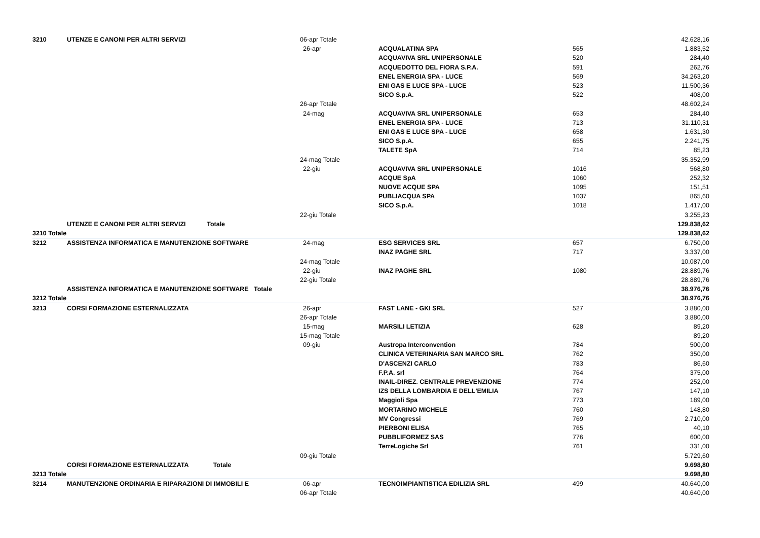| 3210 | UTENZE E CANONI PER ALTRI SERVIZI | 06-apr Totale | | | 42.628,16 |
| | | 26-apr | ACQUALATINA SPA | 565 | 1.883,52 |
| | | | ACQUAVIVA SRL UNIPERSONALE | 520 | 284,40 |
| | | | ACQUEDOTTO DEL FIORA S.P.A. | 591 | 262,76 |
| | | | ENEL ENERGIA SPA - LUCE | 569 | 34.263,20 |
| | | | ENI GAS E LUCE SPA - LUCE | 523 | 11.500,36 |
| | | | SICO S.p.A. | 522 | 408,00 |
| | | 26-apr Totale | | | 48.602,24 |
| | | 24-mag | ACQUAVIVA SRL UNIPERSONALE | 653 | 284,40 |
| | | | ENEL ENERGIA SPA - LUCE | 713 | 31.110,31 |
| | | | ENI GAS E LUCE SPA - LUCE | 658 | 1.631,30 |
| | | | SICO S.p.A. | 655 | 2.241,75 |
| | | | TALETE SpA | 714 | 85,23 |
| | | 24-mag Totale | | | 35.352,99 |
| | | 22-giu | ACQUAVIVA SRL UNIPERSONALE | 1016 | 568,80 |
| | | | ACQUE SpA | 1060 | 252,32 |
| | | | NUOVE ACQUE SPA | 1095 | 151,51 |
| | | | PUBLIACQUA SPA | 1037 | 865,60 |
| | | | SICO S.p.A. | 1018 | 1.417,00 |
| | | 22-giu Totale | | | 3.255,23 |
| | UTENZE E CANONI PER ALTRI SERVIZI Totale | | | | 129.838,62 |
| 3210 Totale | | | | | 129.838,62 |
| 3212 | ASSISTENZA INFORMATICA E MANUTENZIONE SOFTWARE | 24-mag | ESG SERVICES SRL | 657 | 6.750,00 |
| | | | INAZ PAGHE SRL | 717 | 3.337,00 |
| | | 24-mag Totale | | | 10.087,00 |
| | | 22-giu | INAZ PAGHE SRL | 1080 | 28.889,76 |
| | | 22-giu Totale | | | 28.889,76 |
| | ASSISTENZA INFORMATICA E MANUTENZIONE SOFTWARE Totale | | | | 38.976,76 |
| 3212 Totale | | | | | 38.976,76 |
| 3213 | CORSI FORMAZIONE ESTERNALIZZATA | 26-apr | FAST LANE - GKI SRL | 527 | 3.880,00 |
| | | 26-apr Totale | | | 3.880,00 |
| | | 15-mag | MARSILI LETIZIA | 628 | 89,20 |
| | | 15-mag Totale | | | 89,20 |
| | | 09-giu | Austropa Interconvention | 784 | 500,00 |
| | | | CLINICA VETERINARIA SAN MARCO SRL | 762 | 350,00 |
| | | | D'ASCENZI CARLO | 783 | 86,60 |
| | | | F.P.A. srl | 764 | 375,00 |
| | | | INAIL-DIREZ. CENTRALE PREVENZIONE | 774 | 252,00 |
| | | | IZS DELLA LOMBARDIA E DELL'EMILIA | 767 | 147,10 |
| | | | Maggioli Spa | 773 | 189,00 |
| | | | MORTARINO MICHELE | 760 | 148,80 |
| | | | MV Congressi | 769 | 2.710,00 |
| | | | PIERBONI ELISA | 765 | 40,10 |
| | | | PUBBLIFORMEZ SAS | 776 | 600,00 |
| | | | TerreLogiche Srl | 761 | 331,00 |
| | | 09-giu Totale | | | 5.729,60 |
| | CORSI FORMAZIONE ESTERNALIZZATA Totale | | | | 9.698,80 |
| 3213 Totale | | | | | 9.698,80 |
| 3214 | MANUTENZIONE ORDINARIA E RIPARAZIONI DI IMMOBILI E | 06-apr | TECNOIMPIANTISTICA EDILIZIA SRL | 499 | 40.640,00 |
| | | 06-apr Totale | | | 40.640,00 |